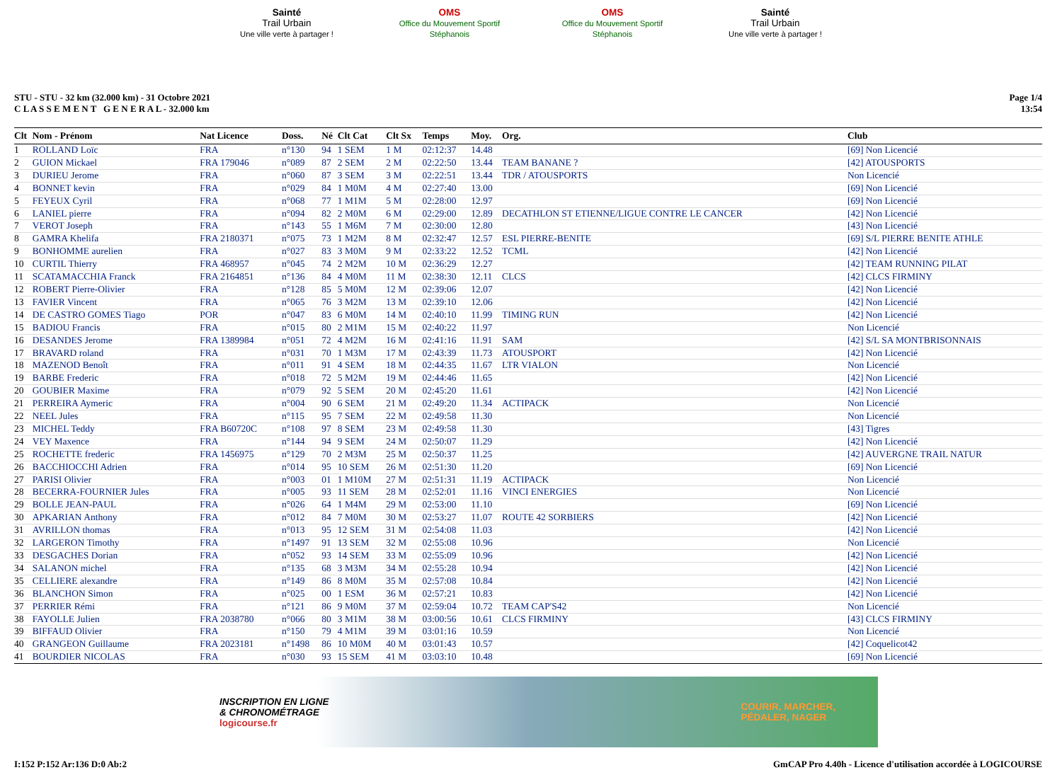Sainté
Trail Urbain
Une ville verte à partager !
OMS
Office du Mouvement Sportif Stéphanois
OMS
Office du Mouvement Sportif Stéphanois
Sainté
Trail Urbain
Une ville verte à partager !
STU - STU - 32 km (32.000 km) - 31 Octobre 2021
C L A S S E M E N T G E N E R A L - 32.000 km
Page 1/4
13:54
| Clt | Nom - Prénom | Nat Licence | Doss. | Né | Clt Cat | Clt Sx | Temps | Moy. | Org. | Club |
| --- | --- | --- | --- | --- | --- | --- | --- | --- | --- | --- |
| 1 | ROLLAND Loïc | FRA | n°130 | 94 | 1 SEM | 1 M | 02:12:37 | 14.48 | | [69] Non Licencié |
| 2 | GUION Mickael | FRA 179046 | n°089 | 87 | 2 SEM | 2 M | 02:22:50 | 13.44 | TEAM BANANE ? | [42] ATOUSPORTS |
| 3 | DURIEU Jerome | FRA | n°060 | 87 | 3 SEM | 3 M | 02:22:51 | 13.44 | TDR / ATOUSPORTS | Non Licencié |
| 4 | BONNET kevin | FRA | n°029 | 84 | 1 M0M | 4 M | 02:27:40 | 13.00 | | [69] Non Licencié |
| 5 | FEYEUX Cyril | FRA | n°068 | 77 | 1 M1M | 5 M | 02:28:00 | 12.97 | | [69] Non Licencié |
| 6 | LANIEL pierre | FRA | n°094 | 82 | 2 M0M | 6 M | 02:29:00 | 12.89 | DECATHLON ST ETIENNE/LIGUE CONTRE LE CANCER | [42] Non Licencié |
| 7 | VEROT Joseph | FRA | n°143 | 55 | 1 M6M | 7 M | 02:30:00 | 12.80 | | [43] Non Licencié |
| 8 | GAMRA Khelifa | FRA 2180371 | n°075 | 73 | 1 M2M | 8 M | 02:32:47 | 12.57 | ESL PIERRE-BENITE | [69] S/L PIERRE BENITE ATHLE |
| 9 | BONHOMME aurelien | FRA | n°027 | 83 | 3 M0M | 9 M | 02:33:22 | 12.52 | TCML | [42] Non Licencié |
| 10 | CURTIL Thierry | FRA 468957 | n°045 | 74 | 2 M2M | 10 M | 02:36:29 | 12.27 | | [42] TEAM RUNNING PILAT |
| 11 | SCATAMACCHIA Franck | FRA 2164851 | n°136 | 84 | 4 M0M | 11 M | 02:38:30 | 12.11 | CLCS | [42] CLCS FIRMINY |
| 12 | ROBERT Pierre-Olivier | FRA | n°128 | 85 | 5 M0M | 12 M | 02:39:06 | 12.07 | | [42] Non Licencié |
| 13 | FAVIER Vincent | FRA | n°065 | 76 | 3 M2M | 13 M | 02:39:10 | 12.06 | | [42] Non Licencié |
| 14 | DE CASTRO GOMES Tiago | POR | n°047 | 83 | 6 M0M | 14 M | 02:40:10 | 11.99 | TIMING RUN | [42] Non Licencié |
| 15 | BADIOU Francis | FRA | n°015 | 80 | 2 M1M | 15 M | 02:40:22 | 11.97 | | Non Licencié |
| 16 | DESANDES Jerome | FRA 1389984 | n°051 | 72 | 4 M2M | 16 M | 02:41:16 | 11.91 | SAM | [42] S/L SA MONTBRISONNAIS |
| 17 | BRAVARD roland | FRA | n°031 | 70 | 1 M3M | 17 M | 02:43:39 | 11.73 | ATOUSPORT | [42] Non Licencié |
| 18 | MAZENOD Benoît | FRA | n°011 | 91 | 4 SEM | 18 M | 02:44:35 | 11.67 | LTR VIALON | Non Licencié |
| 19 | BARBE Frederic | FRA | n°018 | 72 | 5 M2M | 19 M | 02:44:46 | 11.65 | | [42] Non Licencié |
| 20 | GOUBIER Maxime | FRA | n°079 | 92 | 5 SEM | 20 M | 02:45:20 | 11.61 | | [42] Non Licencié |
| 21 | PERREIRA Aymeric | FRA | n°004 | 90 | 6 SEM | 21 M | 02:49:20 | 11.34 | ACTIPACK | Non Licencié |
| 22 | NEEL Jules | FRA | n°115 | 95 | 7 SEM | 22 M | 02:49:58 | 11.30 | | Non Licencié |
| 23 | MICHEL Teddy | FRA B60720C | n°108 | 97 | 8 SEM | 23 M | 02:49:58 | 11.30 | | [43] Tigres |
| 24 | VEY Maxence | FRA | n°144 | 94 | 9 SEM | 24 M | 02:50:07 | 11.29 | | [42] Non Licencié |
| 25 | ROCHETTE frederic | FRA 1456975 | n°129 | 70 | 2 M3M | 25 M | 02:50:37 | 11.25 | | [42] AUVERGNE TRAIL NATUR |
| 26 | BACCHIOCCHI Adrien | FRA | n°014 | 95 | 10 SEM | 26 M | 02:51:30 | 11.20 | | [69] Non Licencié |
| 27 | PARISI Olivier | FRA | n°003 | 01 | 1 M10M | 27 M | 02:51:31 | 11.19 | ACTIPACK | Non Licencié |
| 28 | BECERRA-FOURNIER Jules | FRA | n°005 | 93 | 11 SEM | 28 M | 02:52:01 | 11.16 | VINCI ENERGIES | Non Licencié |
| 29 | BOLLE JEAN-PAUL | FRA | n°026 | 64 | 1 M4M | 29 M | 02:53:00 | 11.10 | | [69] Non Licencié |
| 30 | APKARIAN Anthony | FRA | n°012 | 84 | 7 M0M | 30 M | 02:53:27 | 11.07 | ROUTE 42 SORBIERS | [42] Non Licencié |
| 31 | AVRILLON thomas | FRA | n°013 | 95 | 12 SEM | 31 M | 02:54:08 | 11.03 | | [42] Non Licencié |
| 32 | LARGERON Timothy | FRA | n°1497 | 91 | 13 SEM | 32 M | 02:55:08 | 10.96 | | Non Licencié |
| 33 | DESGACHES Dorian | FRA | n°052 | 93 | 14 SEM | 33 M | 02:55:09 | 10.96 | | [42] Non Licencié |
| 34 | SALANON michel | FRA | n°135 | 68 | 3 M3M | 34 M | 02:55:28 | 10.94 | | [42] Non Licencié |
| 35 | CELLIERE alexandre | FRA | n°149 | 86 | 8 M0M | 35 M | 02:57:08 | 10.84 | | [42] Non Licencié |
| 36 | BLANCHON Simon | FRA | n°025 | 00 | 1 ESM | 36 M | 02:57:21 | 10.83 | | [42] Non Licencié |
| 37 | PERRIER Rémi | FRA | n°121 | 86 | 9 M0M | 37 M | 02:59:04 | 10.72 | TEAM CAP'S42 | Non Licencié |
| 38 | FAYOLLE Julien | FRA 2038780 | n°066 | 80 | 3 M1M | 38 M | 03:00:56 | 10.61 | CLCS FIRMINY | [43] CLCS FIRMINY |
| 39 | BIFFAUD Olivier | FRA | n°150 | 79 | 4 M1M | 39 M | 03:01:16 | 10.59 | | Non Licencié |
| 40 | GRANGEON Guillaume | FRA 2023181 | n°1498 | 86 | 10 M0M | 40 M | 03:01:43 | 10.57 | | [42] Coquelicot42 |
| 41 | BOURDIER NICOLAS | FRA | n°030 | 93 | 15 SEM | 41 M | 03:03:10 | 10.48 | | [69] Non Licencié |
INSCRIPTION EN LIGNE
& CHRONOMÉTRAGE
logicourse.fr
COURIR, MARCHER,
PÉDALER, NAGER
I:152 P:152 Ar:136 D:0 Ab:2 GmCAP Pro 4.40h - Licence d'utilisation accordée à LOGICOURSE